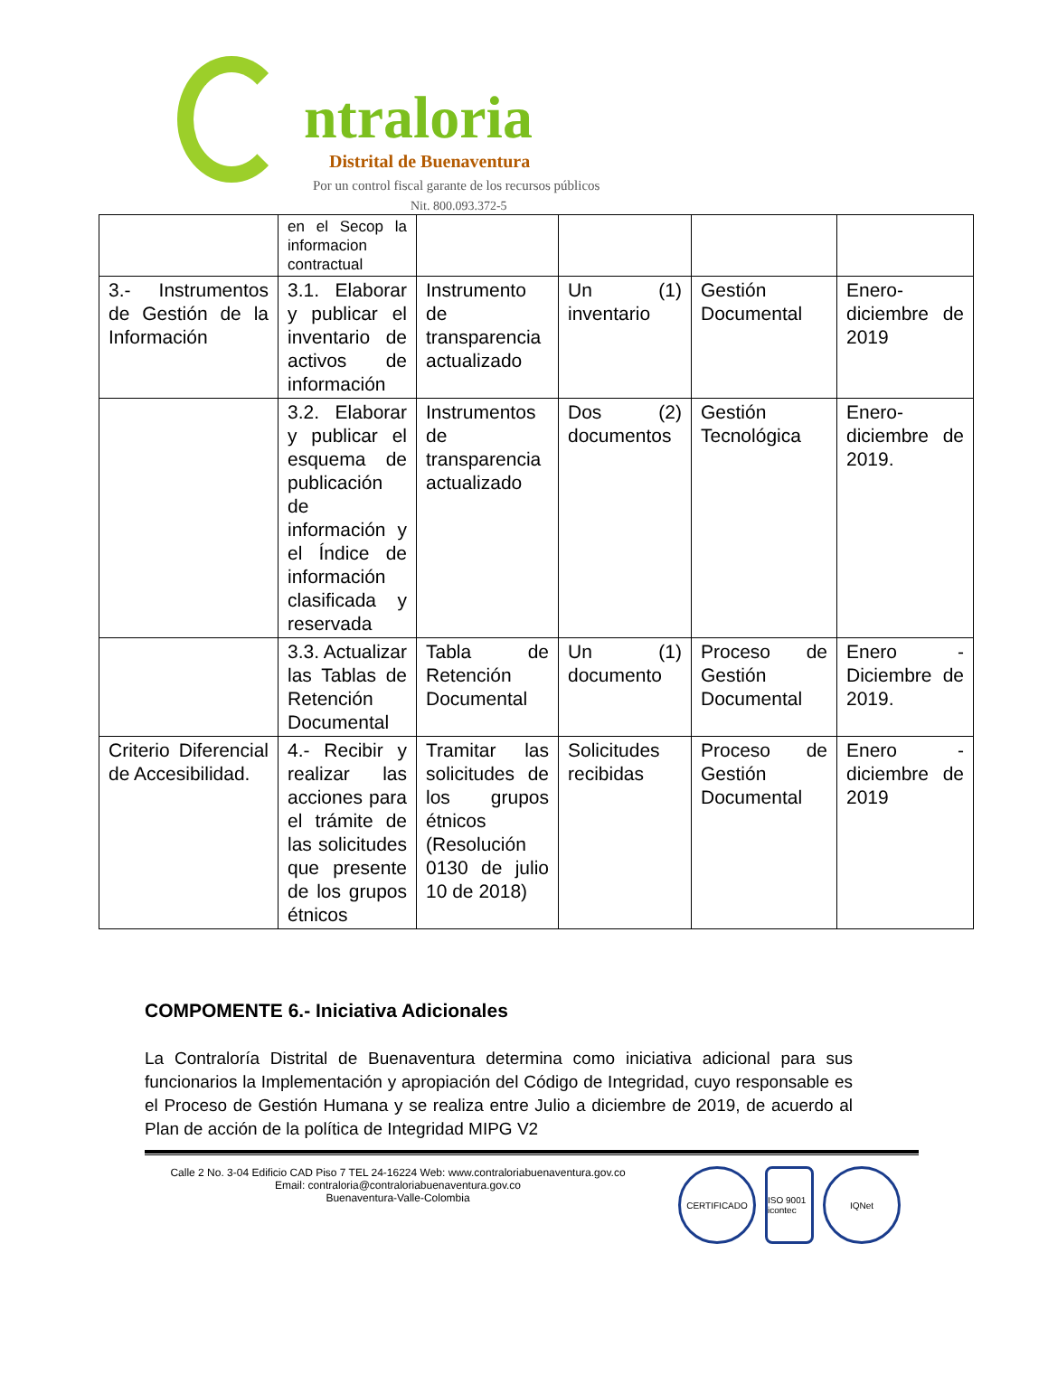ntraloria
Distrital de Buenaventura
Por un control fiscal garante de los recursos públicos
Nit. 800.093.372-5
| | en el Secop la informacion contractual | | | | |
| 3.- Instrumentos de Gestión de la Información | 3.1. Elaborar y publicar el inventario de activos de información | Instrumento de transparencia actualizado | Un (1) inventario | Gestión Documental | Enero-diciembre de 2019 |
| | 3.2. Elaborar y publicar el esquema de publicación de información y el Índice de información clasificada y reservada | Instrumentos de transparencia actualizado | Dos (2) documentos | Gestión Tecnológica | Enero-diciembre de 2019. |
| | 3.3. Actualizar las Tablas de Retención Documental | Tabla de Retención Documental | Un (1) documento | Proceso de Gestión Documental | Enero - Diciembre de 2019. |
| Criterio Diferencial de Accesibilidad. | 4.- Recibir y realizar las acciones para el trámite de las solicitudes que presente de los grupos étnicos | Tramitar las solicitudes de los grupos étnicos (Resolución 0130 de julio 10 de 2018) | Solicitudes recibidas | Proceso de Gestión Documental | Enero - diciembre de 2019 |
COMPOMENTE 6.- Iniciativa Adicionales
La Contraloría Distrital de Buenaventura determina como iniciativa adicional para sus funcionarios la Implementación y apropiación del Código de Integridad, cuyo responsable es el Proceso de Gestión Humana y se realiza entre Julio a diciembre de 2019, de acuerdo al Plan de acción de la política de Integridad MIPG V2
Calle 2 No. 3-04 Edificio CAD Piso 7 TEL 24-16224 Web: www.contraloriabuenaventura.gov.co
Email: contraloria@contraloriabuenaventura.gov.co
Buenaventura-Valle-Colombia
CERTIFICADO ISO 9001 icontec
IQNet